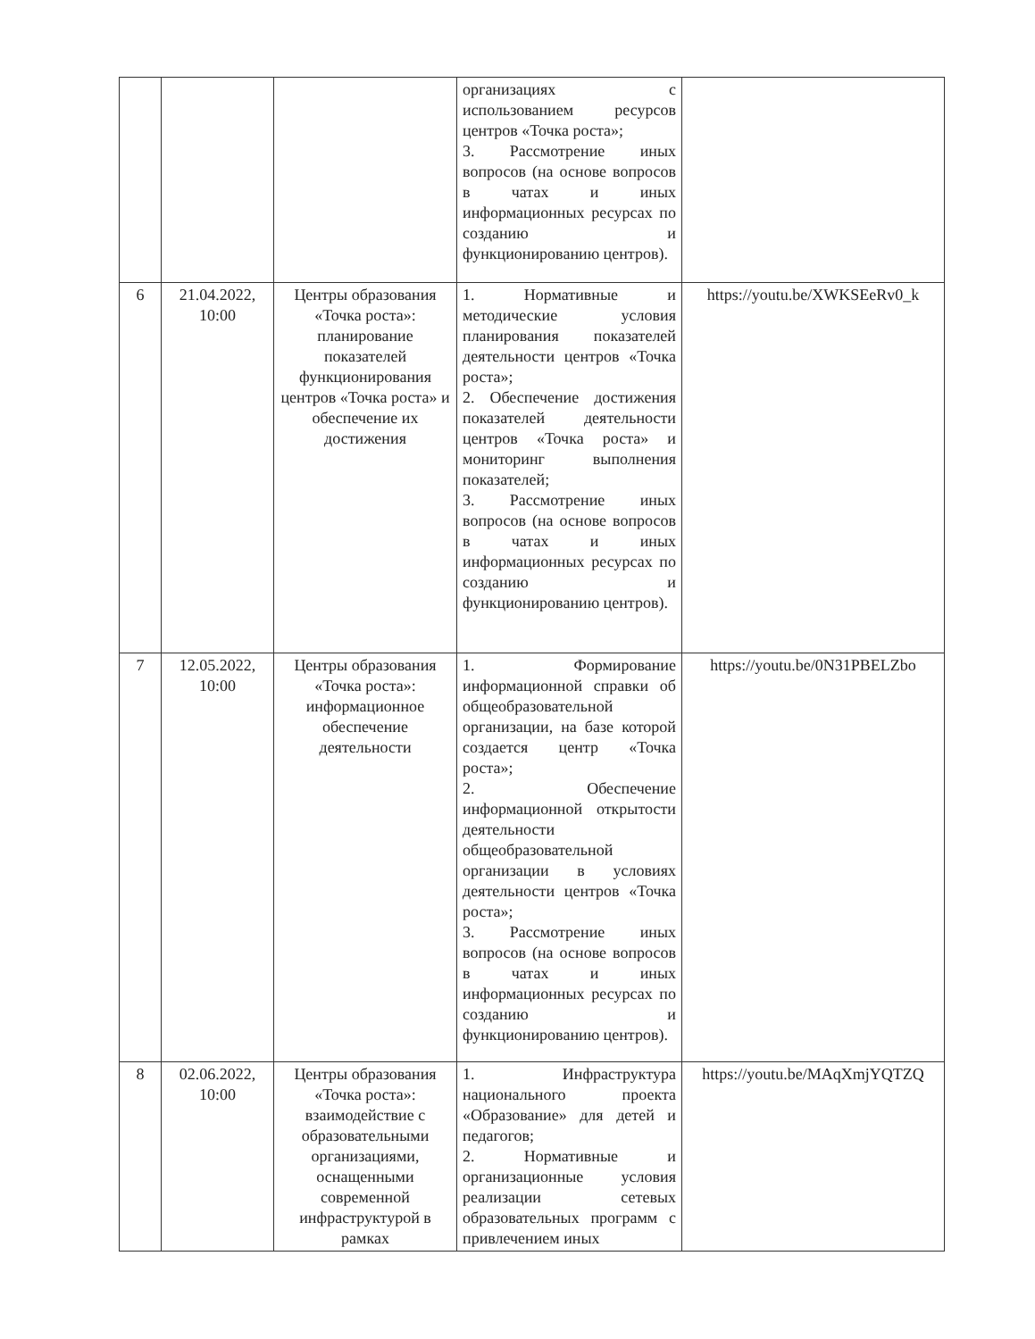| | | | организациях с использованием ресурсов центров «Точка роста»; 3. Рассмотрение иных вопросов (на основе вопросов в чатах и иных информационных ресурсах по созданию и функционированию центров). | |
| 6 | 21.04.2022, 10:00 | Центры образования «Точка роста»: планирование показателей функционирования центров «Точка роста» и обеспечение их достижения | 1. Нормативные и методические условия планирования показателей деятельности центров «Точка роста»; 2. Обеспечение достижения показателей деятельности центров «Точка роста» и мониторинг выполнения показателей; 3. Рассмотрение иных вопросов (на основе вопросов в чатах и иных информационных ресурсах по созданию и функционированию центров). | https://youtu.be/XWKSEeRv0_k |
| 7 | 12.05.2022, 10:00 | Центры образования «Точка роста»: информационное обеспечение деятельности | 1. Формирование информационной справки об общеобразовательной организации, на базе которой создается центр «Точка роста»; 2. Обеспечение информационной открытости деятельности общеобразовательной организации в условиях деятельности центров «Точка роста»; 3. Рассмотрение иных вопросов (на основе вопросов в чатах и иных информационных ресурсах по созданию и функционированию центров). | https://youtu.be/0N31PBELZbo |
| 8 | 02.06.2022, 10:00 | Центры образования «Точка роста»: взаимодействие с образовательными организациями, оснащенными современной инфраструктурой в рамках | 1. Инфраструктура национального проекта «Образование» для детей и педагогов; 2. Нормативные и организационные условия реализации сетевых образовательных программ с привлечением иных | https://youtu.be/MAqXmjYQTZQ |